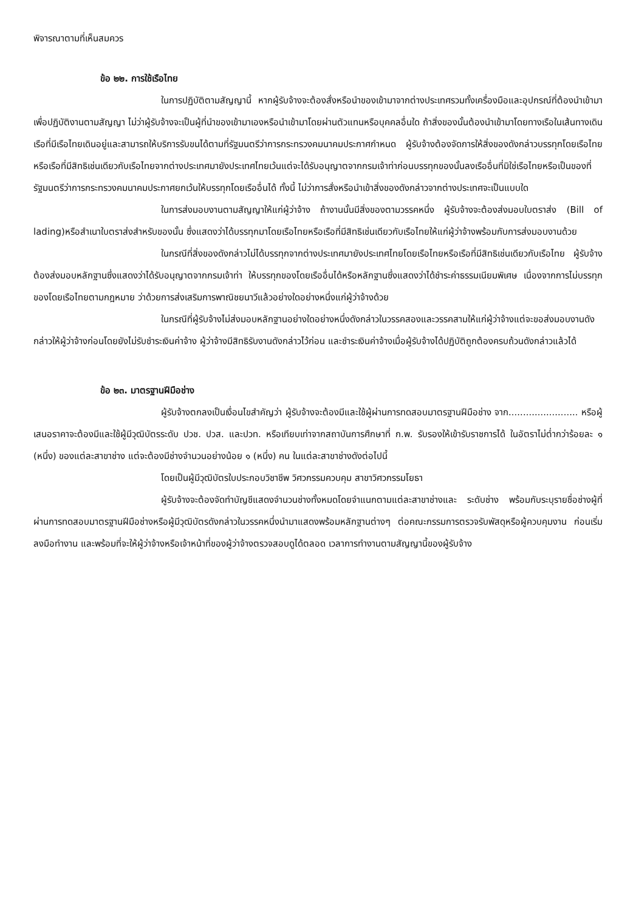พิจารณาตามที่เห็นสมควร
ข้อ ๒๒. การใช้เรือไทย
ในการปฏิบัติตามสัญญานี้ หากผู้รับจ้างจะต้องสั่งหรือนำของเข้ามาจากต่างประเทศรวมทั้งเครื่องมือและอุปกรณ์ที่ต้องนำเข้ามาเพื่อปฏิบัติงานตามสัญญา ไม่ว่าผู้รับจ้างจะเป็นผู้ที่นำของเข้ามาเองหรือนำเข้ามาโดยผ่านตัวแทนหรือบุคคลอื่นใด ถ้าสิ่งของนั้นต้องนำเข้ามาโดยทางเรือในเส้นทางเดินเรือที่มีเรือไทยเดินอยู่และสามารถให้บริการรับขนได้ตามที่รัฐมนตรีว่าการกระทรวงคมนาคมประกาศกำหนด ผู้รับจ้างต้องจัดการให้สิ่งของดังกล่าวบรรทุกโดยเรือไทยหรือเรือที่มีสิทธิเช่นเดียวกับเรือไทยจากต่างประเทศมายังประเทศไทยเว้นแต่จะได้รับอนุญาตจากกรมเจ้าท่าก่อนบรรทุกของนั้นลงเรืออื่นที่มิใช่เรือไทยหรือเป็นของที่รัฐมนตรีว่าการกระทรวงคมนาคมประกาศยกเว้นให้บรรทุกโดยเรืออื่นได้ ทั้งนี้ ไม่ว่าการสั่งหรือนำเข้าสิ่งของดังกล่าวจากต่างประเทศจะเป็นแบบใด
ในการส่งมอบงานตามสัญญาให้แก่ผู้ว่าจ้าง ถ้างานนั้นมีสิ่งของตามวรรคหนึ่ง ผู้รับจ้างจะต้องส่งมอบใบตราส่ง (Bill of lading)หรือสำเนาใบตราส่งสำหรับของนั้น ซึ่งแสดงว่าได้บรรทุกมาโดยเรือไทยหรือเรือที่มีสิทธิเช่นเดียวกับเรือไทยให้แก่ผู้ว่าจ้างพร้อมกับการส่งมอบงานด้วย
ในกรณีที่สิ่งของดังกล่าวไม่ได้บรรทุกจากต่างประเทศมายังประเทศไทยโดยเรือไทยหรือเรือที่มีสิทธิเช่นเดียวกับเรือไทย ผู้รับจ้างต้องส่งมอบหลักฐานซึ่งแสดงว่าได้รับอนุญาตจากกรมเจ้าท่า ให้บรรทุกของโดยเรืออื่นได้หรือหลักฐานซึ่งแสดงว่าได้ชำระค่าธรรมเนียมพิเศษ เนื่องจากการไม่บรรทุกของโดยเรือไทยตามกฎหมาย ว่าด้วยการส่งเสริมการพาณิชยนาวีแล้วอย่างใดอย่างหนึ่งแก่ผู้ว่าจ้างด้วย
ในกรณีที่ผู้รับจ้างไม่ส่งมอบหลักฐานอย่างใดอย่างหนึ่งดังกล่าวในวรรคสองและวรรคสามให้แก่ผู้ว่าจ้างแต่จะขอส่งมอบงานดังกล่าวให้ผู้ว่าจ้างก่อนโดยยังไม่รับชำระเงินค่าจ้าง ผู้ว่าจ้างมีสิทธิรับงานดังกล่าวไว้ก่อน และชำระเงินค่าจ้างเมื่อผู้รับจ้างได้ปฏิบัติถูกต้องครบถ้วนดังกล่าวแล้วได้
ข้อ ๒๓. มาตรฐานฝีมือช่าง
ผู้รับจ้างตกลงเป็นเงื่อนไขสำคัญว่า ผู้รับจ้างจะต้องมีและใช้ผู้ผ่านการทดสอบมาตรฐานฝีมือช่าง จาก........................ หรือผู้เสนอราคาจะต้องมีและใช้ผู้มีวุฒิบัตรระดับ ปวช. ปวส. และปวท. หรือเทียบเท่าจากสถาบันการศึกษาที่ ก.พ. รับรองให้เข้ารับราชการได้ ในอัตราไม่ต่ำกว่าร้อยละ ๑ (หนึ่ง) ของแต่ละสาขาช่าง แต่จะต้องมีช่างจำนวนอย่างน้อย ๑ (หนึ่ง) คน ในแต่ละสาขาช่างดังต่อไปนี้
โดยเป็นผู้มีวุฒิบัตรใบประกอบวิชาชีพ วิศวกรรมควบคุม สาขาวิศวกรรมโยธา
ผู้รับจ้างจะต้องจัดทำบัญชีแสดงจำนวนช่างทั้งหมดโดยจำแนกตามแต่ละสาขาช่างและ ระดับช่าง พร้อมกับระบุรายชื่อช่างผู้ที่ผ่านการทดสอบมาตรฐานฝีมือช่างหรือผู้มีวุฒิบัตรดังกล่าวในวรรคหนึ่งนำมาแสดงพร้อมหลักฐานต่างๆ ต่อคณะกรรมการตรวจรับพัสดุหรือผู้ควบคุมงาน ก่อนเริ่มลงมือทำงาน และพร้อมที่จะให้ผู้ว่าจ้างหรือเจ้าหน้าที่ของผู้ว่าจ้างตรวจสอบดูได้ตลอด เวลาการทำงานตามสัญญานี้ของผู้รับจ้าง